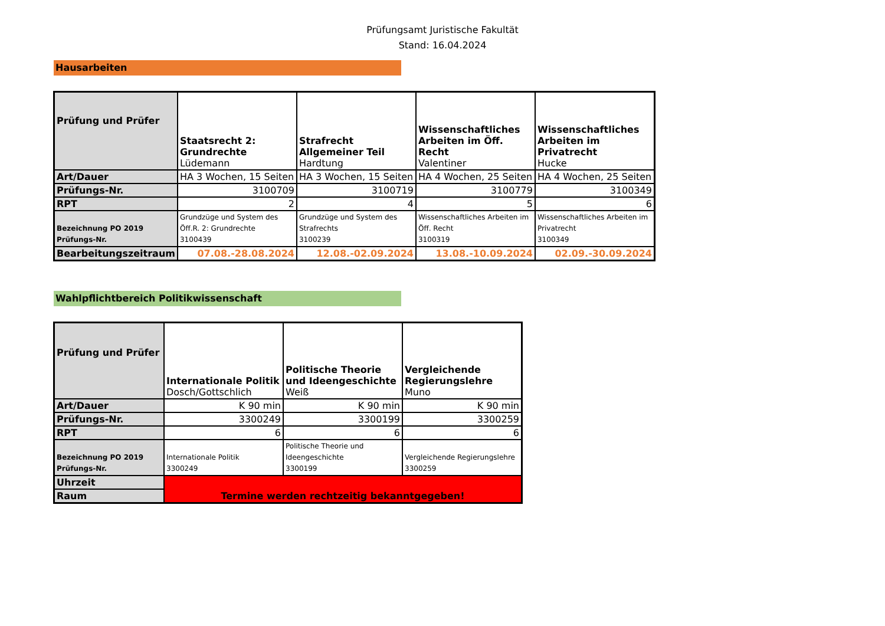Prüfungsamt Juristische Fakultät
Stand: 16.04.2024
Hausarbeiten
| Prüfung und Prüfer | Staatsrecht 2: Grundrechte Lüdemann | Strafrecht Allgemeiner Teil Hardtung | Wissenschaftliches Arbeiten im Öff. Recht Valentiner | Wissenschaftliches Arbeiten im Privatrecht Hucke |
| Art/Dauer | HA 3 Wochen, 15 Seiten | HA 3 Wochen, 15 Seiten | HA 4 Wochen, 25 Seiten | HA 4 Wochen, 25 Seiten |
| Prüfungs-Nr. | 3100709 | 3100719 | 3100779 | 3100349 |
| RPT | 2 | 4 | 5 | 6 |
| Bezeichnung PO 2019 Prüfungs-Nr. | Grundzüge und System des Öff.R. 2: Grundrechte 3100439 | Grundzüge und System des Strafrechts 3100239 | Wissenschaftliches Arbeiten im Öff. Recht 3100319 | Wissenschaftliches Arbeiten im Privatrecht 3100349 |
| Bearbeitungszeitraum | 07.08.-28.08.2024 | 12.08.-02.09.2024 | 13.08.-10.09.2024 | 02.09.-30.09.2024 |
Wahlpflichtbereich Politikwissenschaft
| Prüfung und Prüfer | Internationale Politik Dosch/Gottschlich | Politische Theorie und Ideengeschichte Weiß | Vergleichende Regierungslehre Muno |
| Art/Dauer | K 90 min | K 90 min | K 90 min |
| Prüfungs-Nr. | 3300249 | 3300199 | 3300259 |
| RPT | 6 | 6 | 6 |
| Bezeichnung PO 2019 Prüfungs-Nr. | Internationale Politik 3300249 | Politische Theorie und Ideengeschichte 3300199 | Vergleichende Regierungslehre 3300259 |
| Uhrzeit | Termine werden rechtzeitig bekanntgegeben! | | |
| Raum | | | |